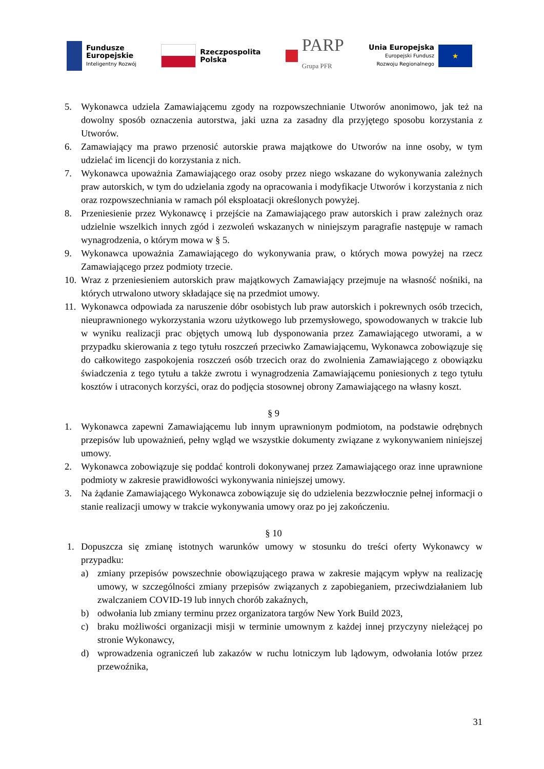Fundusze
Europejskie
Inteligentny Rozwój
Rzeczpospolita
Polska
PARP
Grupa PFR
Unia Europejska
Europejski Fundusz
Rozwoju Regionalnego
★
5. Wykonawca udziela Zamawiającemu zgody na rozpowszechnianie Utworów anonimowo, jak też na dowolny sposób oznaczenia autorstwa, jaki uzna za zasadny dla przyjętego sposobu korzystania z Utworów.
6. Zamawiający ma prawo przenosić autorskie prawa majątkowe do Utworów na inne osoby, w tym udzielać im licencji do korzystania z nich.
7. Wykonawca upoważnia Zamawiającego oraz osoby przez niego wskazane do wykonywania zależnych praw autorskich, w tym do udzielania zgody na opracowania i modyfikacje Utworów i korzystania z nich oraz rozpowszechniania w ramach pól eksploatacji określonych powyżej.
8. Przeniesienie przez Wykonawcę i przejście na Zamawiającego praw autorskich i praw zależnych oraz udzielnie wszelkich innych zgód i zezwoleń wskazanych w niniejszym paragrafie następuje w ramach wynagrodzenia, o którym mowa w § 5.
9. Wykonawca upoważnia Zamawiającego do wykonywania praw, o których mowa powyżej na rzecz Zamawiającego przez podmioty trzecie.
10.
Wraz z przeniesieniem autorskich praw majątkowych Zamawiający przejmuje na własność nośniki, na których utrwalono utwory składające się na przedmiot umowy.
11.
Wykonawca odpowiada za naruszenie dóbr osobistych lub praw autorskich i pokrewnych osób trzecich, nieuprawnionego wykorzystania wzoru użytkowego lub przemysłowego, spowodowanych w trakcie lub w wyniku realizacji prac objętych umową lub dysponowania przez Zamawiającego utworami, a w przypadku skierowania z tego tytułu roszczeń przeciwko Zamawiającemu, Wykonawca zobowiązuje się do całkowitego zaspokojenia roszczeń osób trzecich oraz do zwolnienia Zamawiającego z obowiązku świadczenia z tego tytułu a także zwrotu i wynagrodzenia Zamawiającemu poniesionych z tego tytułu kosztów i utraconych korzyści, oraz do podjęcia stosownej obrony Zamawiającego na własny koszt.
§ 9
1. Wykonawca zapewni Zamawiającemu lub innym uprawnionym podmiotom, na podstawie odrębnych przepisów lub upoważnień, pełny wgląd we wszystkie dokumenty związane z wykonywaniem niniejszej umowy.
2. Wykonawca zobowiązuje się poddać kontroli dokonywanej przez Zamawiającego oraz inne uprawnione podmioty w zakresie prawidłowości wykonywania niniejszej umowy.
3. Na żądanie Zamawiającego Wykonawca zobowiązuje się do udzielenia bezzwłocznie pełnej informacji o stanie realizacji umowy w trakcie wykonywania umowy oraz po jej zakończeniu.
§ 10
1. Dopuszcza się zmianę istotnych warunków umowy w stosunku do treści oferty Wykonawcy w przypadku:
a) zmiany przepisów powszechnie obowiązującego prawa w zakresie mającym wpływ na realizację umowy, w szczególności zmiany przepisów związanych z zapobieganiem, przeciwdziałaniem lub zwalczaniem COVID-19 lub innych chorób zakaźnych,
b) odwołania lub zmiany terminu przez organizatora targów New York Build 2023,
c) braku możliwości organizacji misji w terminie umownym z każdej innej przyczyny nieleżącej po stronie Wykonawcy,
d) wprowadzenia ograniczeń lub zakazów w ruchu lotniczym lub lądowym, odwołania lotów przez przewoźnika,
31